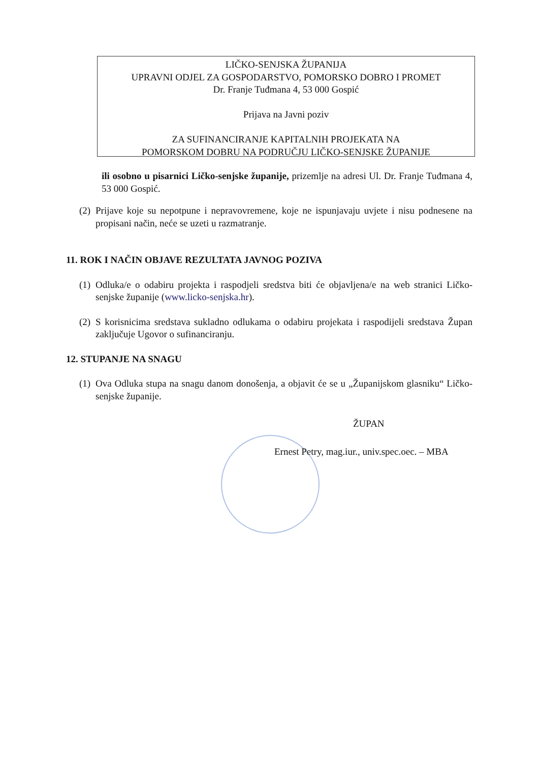LIČKO-SENJSKA ŽUPANIJA
UPRAVNI ODJEL ZA GOSPODARSTVO, POMORSKO DOBRO I PROMET
Dr. Franje Tuđmana 4, 53 000 Gospić
Prijava na Javni poziv
ZA SUFINANCIRANJE KAPITALNIH PROJEKATA NA
POMORSKOM DOBRU NA PODRUČJU LIČKO-SENJSKE ŽUPANIJE
ili osobno u pisarnici Ličko-senjske županije, prizemlje na adresi Ul. Dr. Franje Tuđmana 4, 53 000 Gospić.
(2) Prijave koje su nepotpune i nepravovremene, koje ne ispunjavaju uvjete i nisu podnesene na propisani način, neće se uzeti u razmatranje.
11. ROK I NAČIN OBJAVE REZULTATA JAVNOG POZIVA
(1) Odluka/e o odabiru projekta i raspodjeli sredstva biti će objavljena/e na web stranici Ličko-senjske županije (www.licko-senjska.hr).
(2) S korisnicima sredstava sukladno odlukama o odabiru projekata i raspodijeli sredstava Župan zaključuje Ugovor o sufinanciranju.
12. STUPANJE NA SNAGU
(1) Ova Odluka stupa na snagu danom donošenja, a objavit će se u „Županijskom glasniku“ Ličko-senjske županije.
ŽUPAN
Ernest Petry, mag.iur., univ.spec.oec. – MBA